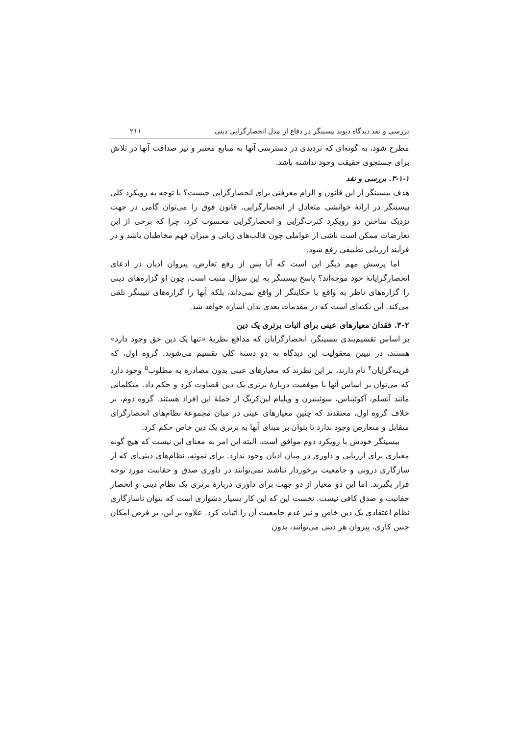بررسی و نقد دیدگاه دیوید بیسینگر در دفاع از مدل انحصارگرایی دینی ۲۱۱
مطرح شود، به گونه‌ای که تردیدی در دسترسی آنها به منابع معتبر و نیز صداقت آنها در تلاش برای جستجوی حقیقت وجود نداشته باشد.
۳-۱-۱. بررسی و نقد
هدف بیسینگر از این قانون و الزام معرفتی برای انحصارگرایی چیست؟ با توجه به رویکرد کلی بیسینگر در ارائهٔ خوانشی متعادل از انحصارگرایی، قانون فوق را می‌توان گامی در جهت نزدیک ساختن دو رویکرد کثرت‌گرایی و انحصارگرایی محسوب کرد، چرا که برخی از این تعارضات ممکن است ناشی از عواملی چون قالب‌های زبانی و میزان فهم مخاطبان باشد و در فرآیند ارزیابی تطبیقی رفع شود.
اما پرسش مهم دیگر این است که آیا پس از رفع تعارض، پیروان ادیان در ادعای انحصارگرایانهٔ خود موجه‌اند؟ پاسخ بیسینگر به این سؤال مثبت است، چون او گزاره‌های دینی را گزاره‌های ناظر به واقع یا حکایتگر از واقع نمی‌داند، بلکه آنها را گزاره‌های تبیینگر تلقی می‌کند. این نکته‌ای است که در مقدمات بعدی بدان اشاره خواهد شد.
۳-۲. فقدان معیارهای عینی برای اثبات برتری یک دین
بر اساس تقسیم‌بندی بیسینگر، انحصارگرایان که مدافع نظریهٔ «تنها یک دین حق وجود دارد» هستند، در تبیین معقولیت این دیدگاه به دو دستهٔ کلی تقسیم می‌شوند. گروه اول، که قرینه‌گرایان<sup>۴</sup> نام دارند، بر این نظرند که معیارهای عینی بدون مصادره به مطلوب<sup>۵</sup> وجود دارد که می‌توان بر اساس آنها با موفقیت دربارهٔ برتری یک دین قضاوت کرد و حکم داد. متکلمانی مانند آنسلم، آکوئیناس، سوئینبرن و ویلیام لین‌کریگ از جملهٔ این افراد هستند. گروه دوم، بر خلاف گروه اول، معتقدند که چنین معیارهای عینی در میان مجموعهٔ نظام‌های انحصارگرای متقابل و متعارض وجود ندارد تا بتوان بر مبنای آنها به برتری یک دین خاص حکم کرد.
بیسینگر خودش با رویکرد دوم موافق است. البته این امر به معنای این نیست که هیچ گونه معیاری برای ارزیابی و داوری در میان ادیان وجود ندارد. برای نمونه، نظام‌های دینی‌ای که از سازگاری درونی و جامعیت برخوردار نباشند نمی‌توانند در داوری صدق و حقانیت مورد توجه قرار بگیرند. اما این دو معیار از دو جهت برای داوری دربارهٔ برتری یک نظام دینی و انحصار حقانیت و صدق کافی نیست. نخست این که این کار بسیار دشواری است که بتوان ناسازگاری نظام اعتقادی یک دین خاص و نیز عدم جامعیت آن را اثبات کرد. علاوه بر این، بر فرض امکان چنین کاری، پیروان هر دینی می‌توانند، بدون